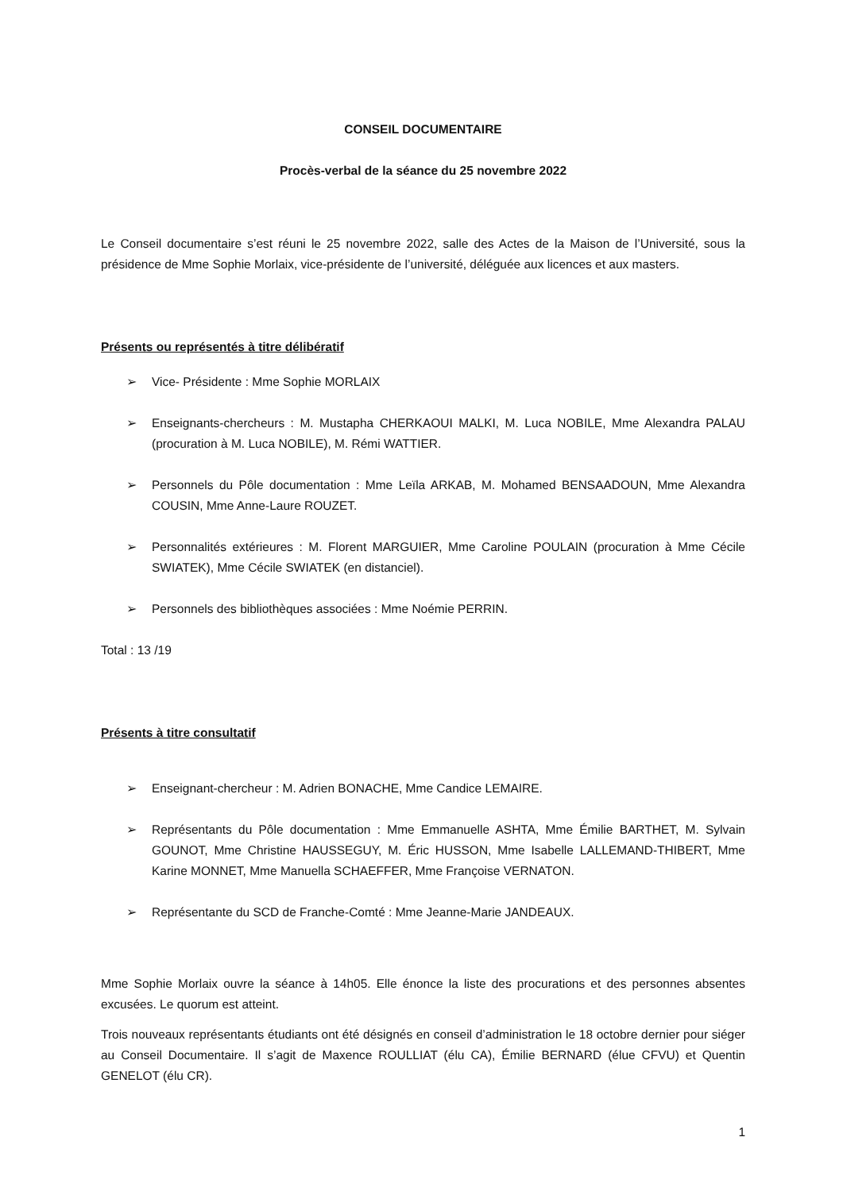CONSEIL DOCUMENTAIRE
Procès-verbal de la séance du 25 novembre 2022
Le Conseil documentaire s’est réuni le 25 novembre 2022, salle des Actes de la Maison de l’Université, sous la présidence de Mme Sophie Morlaix, vice-présidente de l’université, déléguée aux licences et aux masters.
Présents ou représentés à titre délibératif
➢ Vice- Présidente : Mme Sophie MORLAIX
➢ Enseignants-chercheurs : M. Mustapha CHERKAOUI MALKI, M. Luca NOBILE, Mme Alexandra PALAU (procuration à M. Luca NOBILE), M. Rémi WATTIER.
➢ Personnels du Pôle documentation : Mme Leïla ARKAB, M. Mohamed BENSAADOUN, Mme Alexandra COUSIN, Mme Anne-Laure ROUZET.
➢ Personnalités extérieures : M. Florent MARGUIER, Mme Caroline POULAIN (procuration à Mme Cécile SWIATEK), Mme Cécile SWIATEK (en distanciel).
➢ Personnels des bibliothèques associées : Mme Noémie PERRIN.
Total : 13 /19
Présents à titre consultatif
➢ Enseignant-chercheur : M. Adrien BONACHE, Mme Candice LEMAIRE.
➢ Représentants du Pôle documentation : Mme Emmanuelle ASHTA, Mme Émilie BARTHET, M. Sylvain GOUNOT, Mme Christine HAUSSEGUY, M. Éric HUSSON, Mme Isabelle LALLEMAND-THIBERT, Mme Karine MONNET, Mme Manuella SCHAEFFER, Mme Françoise VERNATON.
➢ Représentante du SCD de Franche-Comté : Mme Jeanne-Marie JANDEAUX.
Mme Sophie Morlaix ouvre la séance à 14h05. Elle énonce la liste des procurations et des personnes absentes excusées. Le quorum est atteint.
Trois nouveaux représentants étudiants ont été désignés en conseil d’administration le 18 octobre dernier pour siéger au Conseil Documentaire. Il s’agit de Maxence ROULLIAT (élu CA), Émilie BERNARD (élue CFVU) et Quentin GENELOT (élu CR).
1